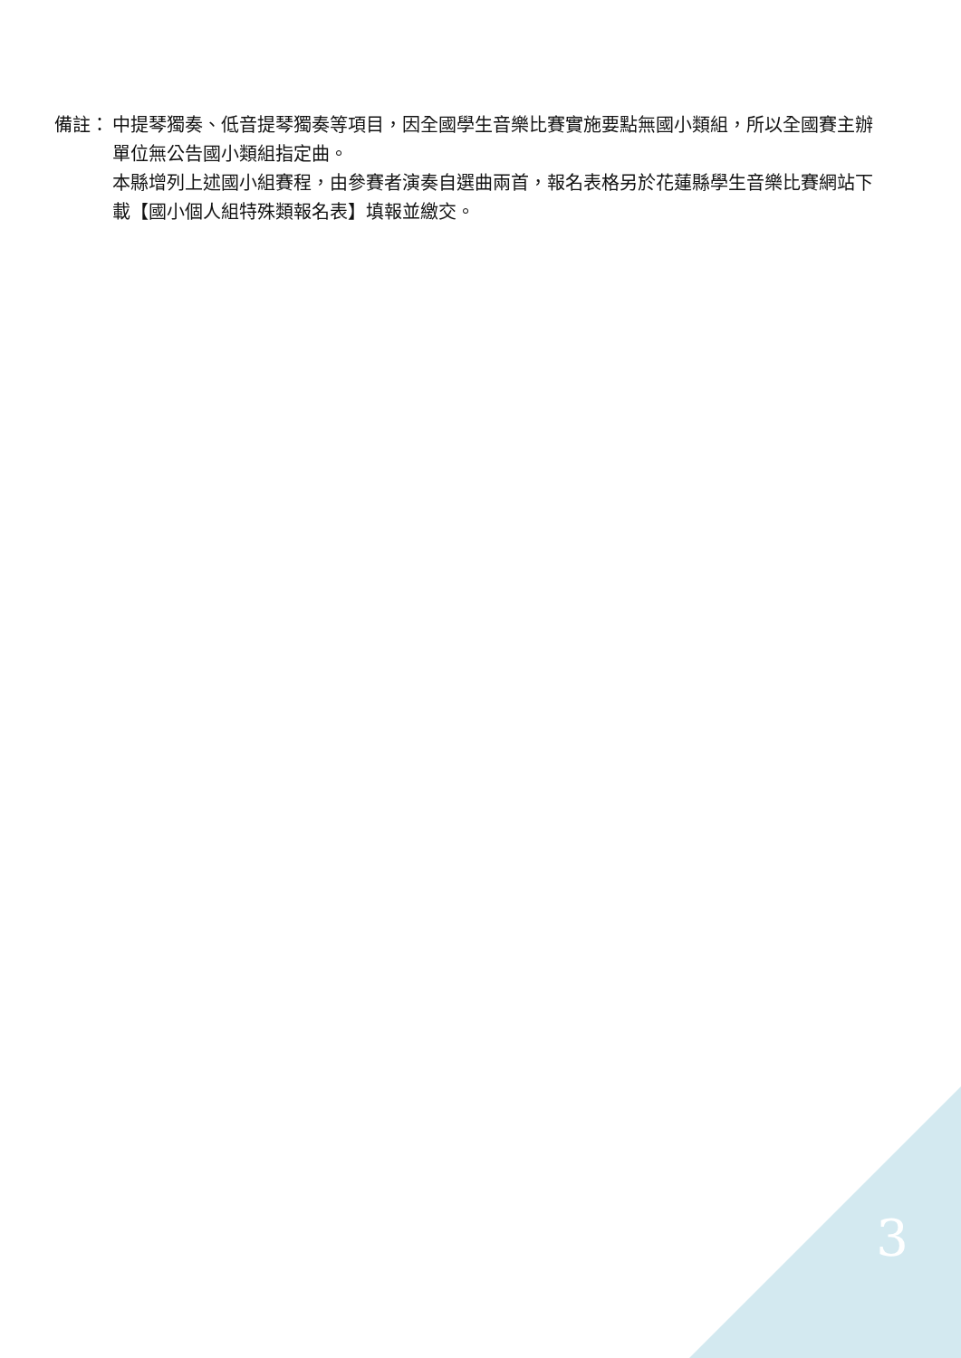備註： 中提琴獨奏、低音提琴獨奏等項目，因全國學生音樂比賽實施要點無國小類組，所以全國賽主辦單位無公告國小類組指定曲。
本縣增列上述國小組賽程，由參賽者演奏自選曲兩首，報名表格另於花蓮縣學生音樂比賽網站下載【國小個人組特殊類報名表】填報並繳交。
3